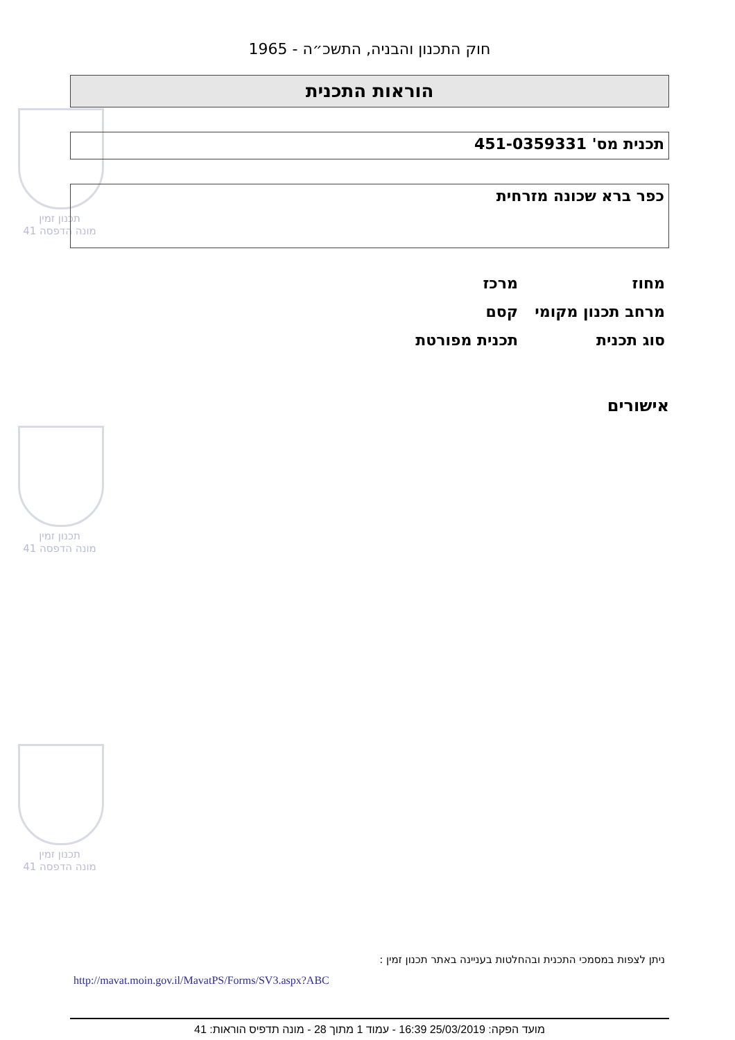תכנון זמין
מונה הדפסה 41
תכנון זמין
מונה הדפסה 41
תכנון זמין
מונה הדפסה 41
חוק התכנון והבניה, התשכ״ה - 1965
הוראות התכנית
תכנית מס' 451-0359331
כפר ברא שכונה מזרחית
| מחוז | מרכז |
| מרחב תכנון מקומי | קסם |
| סוג תכנית | תכנית מפורטת |
אישורים
ניתן לצפות במסמכי התכנית ובהחלטות בעניינה באתר תכנון זמין :
http://mavat.moin.gov.il/MavatPS/Forms/SV3.aspx?ABC
מועד הפקה: 25/03/2019 16:39 - עמוד 1 מתוך 28 - מונה תדפיס הוראות: 41